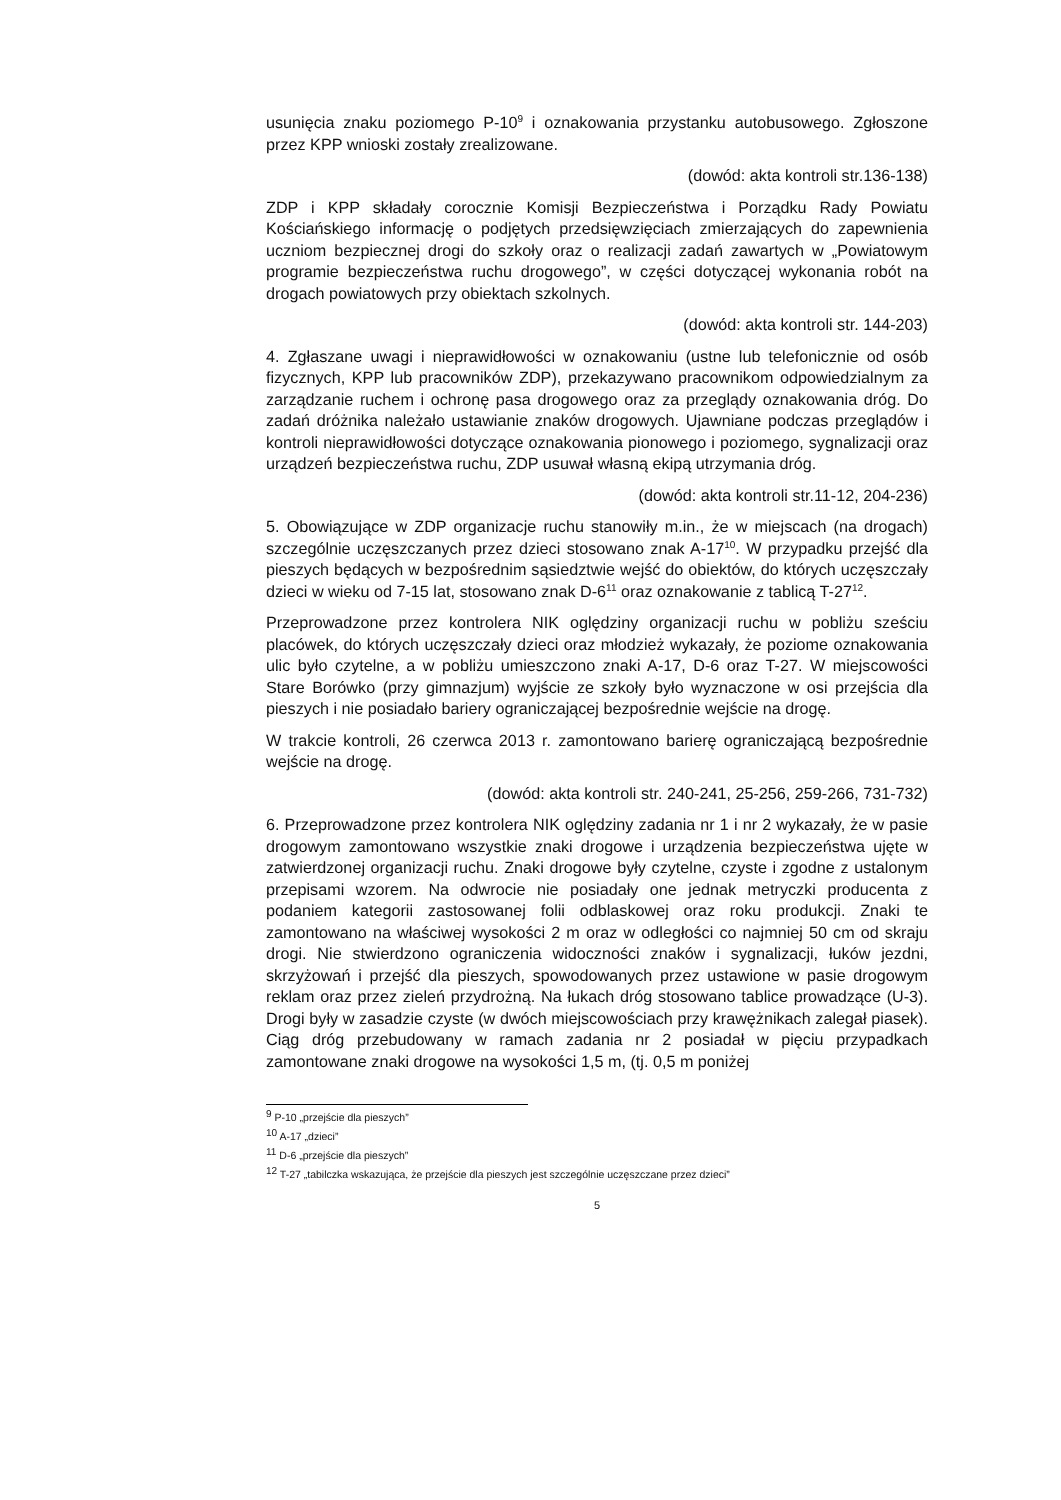usunięcia znaku poziomego P-10<sup>9</sup> i oznakowania przystanku autobusowego. Zgłoszone przez KPP wnioski zostały zrealizowane.
(dowód: akta kontroli str.136-138)
ZDP i KPP składały corocznie Komisji Bezpieczeństwa i Porządku Rady Powiatu Kościańskiego informację o podjętych przedsięwzięciach zmierzających do zapewnienia uczniom bezpiecznej drogi do szkoły oraz o realizacji zadań zawartych w „Powiatowym programie bezpieczeństwa ruchu drogowego”, w części dotyczącej wykonania robót na drogach powiatowych przy obiektach szkolnych.
(dowód: akta kontroli str. 144-203)
4. Zgłaszane uwagi i nieprawidłowości w oznakowaniu (ustne lub telefonicznie od osób fizycznych, KPP lub pracowników ZDP), przekazywano pracownikom odpowiedzialnym za zarządzanie ruchem i ochronę pasa drogowego oraz za przeglądy oznakowania dróg. Do zadań dróżnika należało ustawianie znaków drogowych. Ujawniane podczas przeglądów i kontroli nieprawidłowości dotyczące oznakowania pionowego i poziomego, sygnalizacji oraz urządzeń bezpieczeństwa ruchu, ZDP usuwał własną ekipą utrzymania dróg.
(dowód: akta kontroli str.11-12, 204-236)
5. Obowiązujące w ZDP organizacje ruchu stanowiły m.in., że w miejscach (na drogach) szczególnie uczęszczanych przez dzieci stosowano znak A-17<sup>10</sup>. W przypadku przejść dla pieszych będących w bezpośrednim sąsiedztwie wejść do obiektów, do których uczęszczały dzieci w wieku od 7-15 lat, stosowano znak D-6<sup>11</sup> oraz oznakowanie z tablicą T-27<sup>12</sup>.
Przeprowadzone przez kontrolera NIK oględziny organizacji ruchu w pobliżu sześciu placówek, do których uczęszczały dzieci oraz młodzież wykazały, że poziome oznakowania ulic było czytelne, a w pobliżu umieszczono znaki A-17, D-6 oraz T-27. W miejscowości Stare Borówko (przy gimnazjum) wyjście ze szkoły było wyznaczone w osi przejścia dla pieszych i nie posiadało bariery ograniczającej bezpośrednie wejście na drogę.
W trakcie kontroli, 26 czerwca 2013 r. zamontowano barierę ograniczającą bezpośrednie wejście na drogę.
(dowód: akta kontroli str. 240-241, 25-256, 259-266, 731-732)
6. Przeprowadzone przez kontrolera NIK oględziny zadania nr 1 i nr 2 wykazały, że w pasie drogowym zamontowano wszystkie znaki drogowe i urządzenia bezpieczeństwa ujęte w zatwierdzonej organizacji ruchu. Znaki drogowe były czytelne, czyste i zgodne z ustalonym przepisami wzorem. Na odwrocie nie posiadały one jednak metryczki producenta z podaniem kategorii zastosowanej folii odblaskowej oraz roku produkcji. Znaki te zamontowano na właściwej wysokości 2 m oraz w odległości co najmniej 50 cm od skraju drogi. Nie stwierdzono ograniczenia widoczności znaków i sygnalizacji, łuków jezdni, skrzyżowań i przejść dla pieszych, spowodowanych przez ustawione w pasie drogowym reklam oraz przez zieleń przydrożną. Na łukach dróg stosowano tablice prowadzące (U-3). Drogi były w zasadzie czyste (w dwóch miejscowościach przy krawężnikach zalegał piasek). Ciąg dróg przebudowany w ramach zadania nr 2 posiadał w pięciu przypadkach zamontowane znaki drogowe na wysokości 1,5 m, (tj. 0,5 m poniżej
<sup>9</sup> P-10 „przejście dla pieszych”
<sup>10</sup> A-17 „dzieci”
<sup>11</sup> D-6 „przejście dla pieszych”
<sup>12</sup> T-27 „tabilczka wskazująca, że przejście dla pieszych jest szczególnie uczęszczane przez dzieci”
5